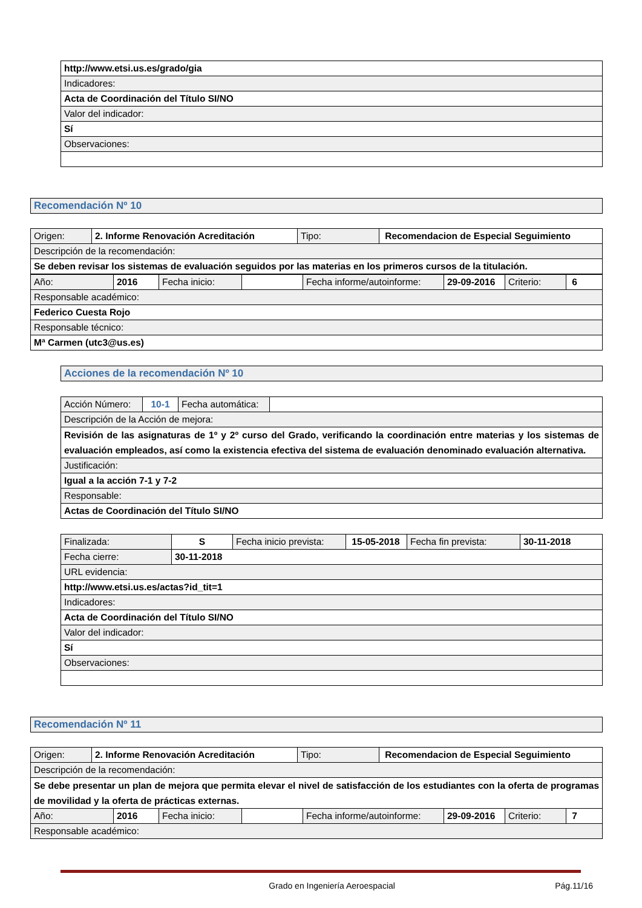| http://www.etsi.us.es/grado/gia |
| Indicadores: |
| Acta de Coordinación del Título SI/NO |
| Valor del indicador: |
| Sí |
| Observaciones: |
| Recomendación Nº 10 |
| Origen: | 2. Informe Renovación Acreditación | Tipo: | Recomendacion de Especial Seguimiento |
| Descripción de la recomendación: | | | |
| Se deben revisar los sistemas de evaluación seguidos por las materias en los primeros cursos de la titulación. | | | |
| Año: | 2016 | Fecha inicio: | | Fecha informe/autoinforme: | 29-09-2016 | Criterio: | 6 |
| Responsable académico: | | | | | | | |
| Federico Cuesta Rojo | | | | | | | |
| Responsable técnico: | | | | | | | |
| Mª Carmen (utc3@us.es) | | | | | | | |
| Acciones de la recomendación Nº 10 |
| Acción Número: | 10-1 | Fecha automática: | |
| Descripción de la Acción de mejora: | | | |
| Revisión de las asignaturas de 1º y 2º curso del Grado, verificando la coordinación entre materias y los sistemas de evaluación empleados, así como la existencia efectiva del sistema de evaluación denominado evaluación alternativa. | | | |
| Justificación: | | | |
| Igual a la acción 7-1 y 7-2 | | | |
| Responsable: | | | |
| Actas de Coordinación del Título SI/NO | | | |
| Finalizada: | S | Fecha inicio prevista: | 15-05-2018 | Fecha fin prevista: | 30-11-2018 |
| Fecha cierre: | 30-11-2018 | | | | |
| URL evidencia: | | | | | |
| http://www.etsi.us.es/actas?id_tit=1 | | | | | |
| Indicadores: | | | | | |
| Acta de Coordinación del Título SI/NO | | | | | |
| Valor del indicador: | | | | | |
| Sí | | | | | |
| Observaciones: | | | | | |
| Recomendación Nº 11 |
| Origen: | 2. Informe Renovación Acreditación | Tipo: | Recomendacion de Especial Seguimiento |
| Descripción de la recomendación: | | | |
| Se debe presentar un plan de mejora que permita elevar el nivel de satisfacción de los estudiantes con la oferta de programas de movilidad y la oferta de prácticas externas. | | | |
| Año: | 2016 | Fecha inicio: | | Fecha informe/autoinforme: | 29-09-2016 | Criterio: | 7 |
| Responsable académico: | | | | | | | |
Grado en Ingeniería Aeroespacial Pág.11/16